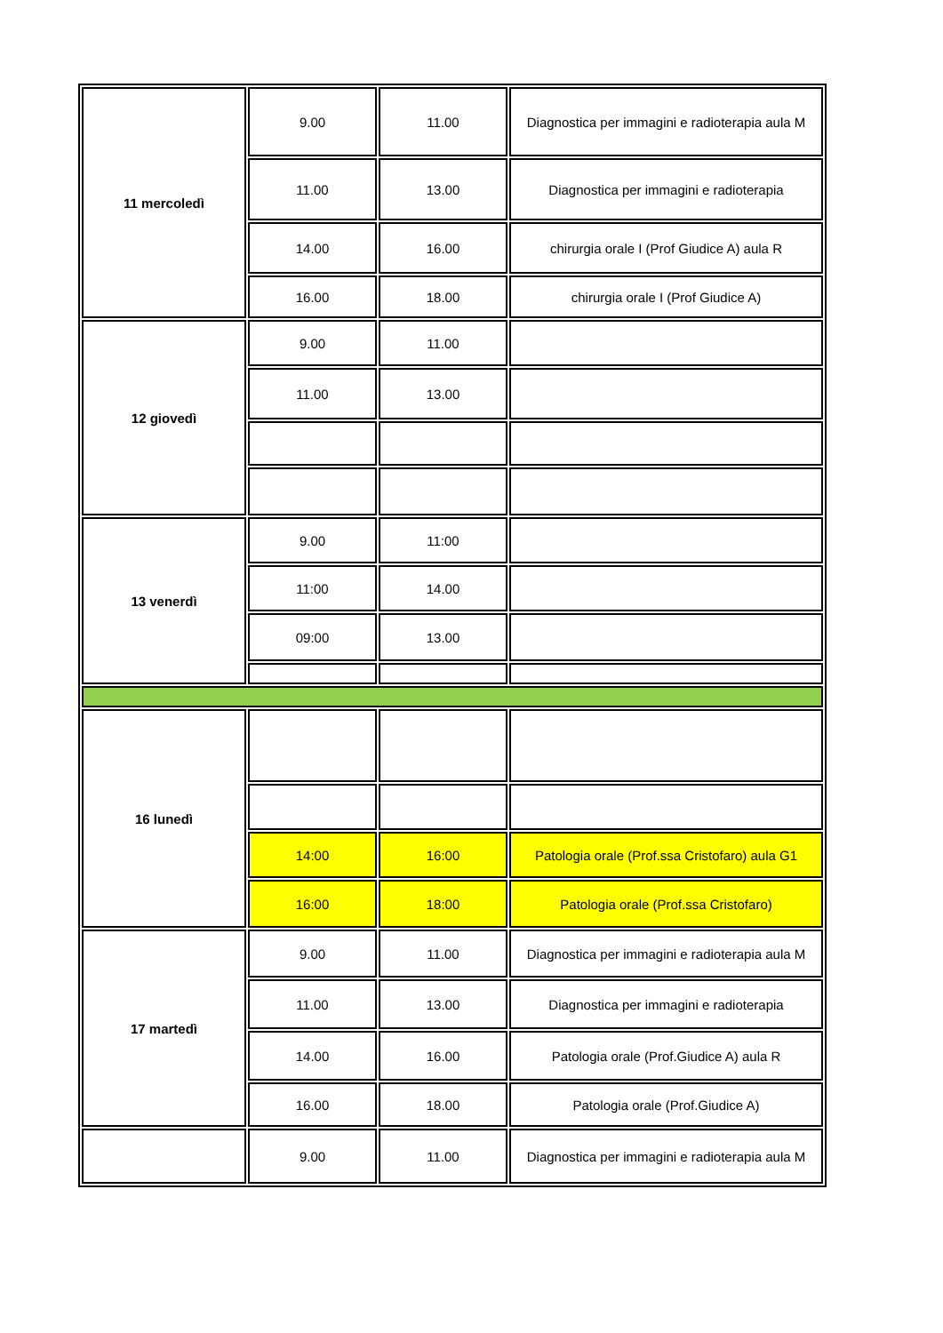| 11 mercoledì | 9.00 | 11.00 | Diagnostica per immagini e radioterapia aula M |
| | 11.00 | 13.00 | Diagnostica per immagini e radioterapia |
| | 14.00 | 16.00 | chirurgia orale I (Prof Giudice A) aula R |
| | 16.00 | 18.00 | chirurgia orale I (Prof Giudice A) |
| 12 giovedì | 9.00 | 11.00 | |
| | 11.00 | 13.00 | |
| 13 venerdì | 9.00 | 11:00 | |
| | 11:00 | 14.00 | |
| | 09:00 | 13.00 | |
| 16 lunedì | | | |
| | 14:00 | 16:00 | Patologia orale (Prof.ssa Cristofaro) aula G1 |
| | 16:00 | 18:00 | Patologia orale (Prof.ssa Cristofaro) |
| 17 martedì | 9.00 | 11.00 | Diagnostica per immagini e radioterapia aula M |
| | 11.00 | 13.00 | Diagnostica per immagini e radioterapia |
| | 14.00 | 16.00 | Patologia orale (Prof.Giudice A) aula R |
| | 16.00 | 18.00 | Patologia orale (Prof.Giudice A) |
| | 9.00 | 11.00 | Diagnostica per immagini e radioterapia aula M |